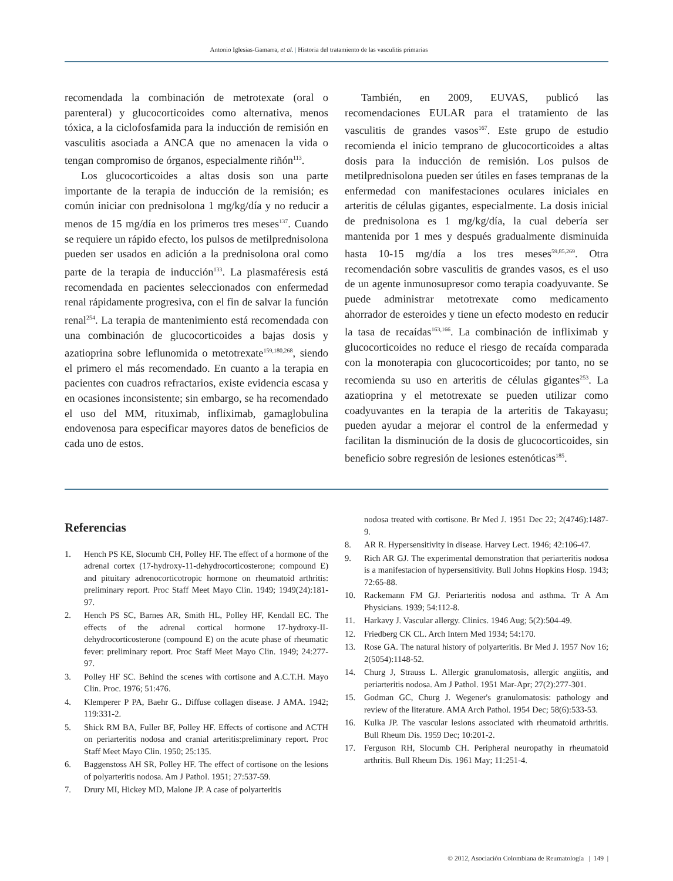Antonio Iglesias-Gamarra, et al. | Historia del tratamiento de las vasculitis primarias
recomendada la combinación de metrotexate (oral o parenteral) y glucocorticoides como alternativa, menos tóxica, a la ciclofosfamida para la inducción de remisión en vasculitis asociada a ANCA que no amenacen la vida o tengan compromiso de órganos, especialmente riñón<sup>113</sup>.
Los glucocorticoides a altas dosis son una parte importante de la terapia de inducción de la remisión; es común iniciar con prednisolona 1 mg/kg/día y no reducir a menos de 15 mg/día en los primeros tres meses<sup>137</sup>. Cuando se requiere un rápido efecto, los pulsos de metilprednisolona pueden ser usados en adición a la prednisolona oral como parte de la terapia de inducción<sup>133</sup>. La plasmaféresis está recomendada en pacientes seleccionados con enfermedad renal rápidamente progresiva, con el fin de salvar la función renal<sup>254</sup>. La terapia de mantenimiento está recomendada con una combinación de glucocorticoides a bajas dosis y azatioprina sobre leflunomida o metotrexate<sup>159,180,268</sup>, siendo el primero el más recomendado. En cuanto a la terapia en pacientes con cuadros refractarios, existe evidencia escasa y en ocasiones inconsistente; sin embargo, se ha recomendado el uso del MM, rituximab, infliximab, gamaglobulina endovenosa para especificar mayores datos de beneficios de cada uno de estos.
También, en 2009, EUVAS, publicó las recomendaciones EULAR para el tratamiento de las vasculitis de grandes vasos<sup>167</sup>. Este grupo de estudio recomienda el inicio temprano de glucocorticoides a altas dosis para la inducción de remisión. Los pulsos de metilprednisolona pueden ser útiles en fases tempranas de la enfermedad con manifestaciones oculares iniciales en arteritis de células gigantes, especialmente. La dosis inicial de prednisolona es 1 mg/kg/día, la cual debería ser mantenida por 1 mes y después gradualmente disminuida hasta 10-15 mg/día a los tres meses<sup>59,85,269</sup>. Otra recomendación sobre vasculitis de grandes vasos, es el uso de un agente inmunosupresor como terapia coadyuvante. Se puede administrar metotrexate como medicamento ahorrador de esteroides y tiene un efecto modesto en reducir la tasa de recaídas<sup>163,166</sup>. La combinación de infliximab y glucocorticoides no reduce el riesgo de recaída comparada con la monoterapia con glucocorticoides; por tanto, no se recomienda su uso en arteritis de células gigantes<sup>253</sup>. La azatioprina y el metotrexate se pueden utilizar como coadyuvantes en la terapia de la arteritis de Takayasu; pueden ayudar a mejorar el control de la enfermedad y facilitan la disminución de la dosis de glucocorticoides, sin beneficio sobre regresión de lesiones estenóticas<sup>185</sup>.
Referencias
1. Hench PS KE, Slocumb CH, Polley HF. The effect of a hormone of the adrenal cortex (17-hydroxy-11-dehydrocorticosterone; compound E) and pituitary adrenocorticotropic hormone on rheumatoid arthritis: preliminary report. Proc Staff Meet Mayo Clin. 1949; 1949(24):181-97.
2. Hench PS SC, Barnes AR, Smith HL, Polley HF, Kendall EC. The effects of the adrenal cortical hormone 17-hydroxy-II-dehydrocorticosterone (compound E) on the acute phase of rheumatic fever: preliminary report. Proc Staff Meet Mayo Clin. 1949; 24:277-97.
3. Polley HF SC. Behind the scenes with cortisone and A.C.T.H. Mayo Clin. Proc. 1976; 51:476.
4. Klemperer P PA, Baehr G.. Diffuse collagen disease. J AMA. 1942; 119:331-2.
5. Shick RM BA, Fuller BF, Polley HF. Effects of cortisone and ACTH on periarteritis nodosa and cranial arteritis:preliminary report. Proc Staff Meet Mayo Clin. 1950; 25:135.
6. Baggenstoss AH SR, Polley HF. The effect of cortisone on the lesions of polyarteritis nodosa. Am J Pathol. 1951; 27:537-59.
7. Drury MI, Hickey MD, Malone JP. A case of polyarteritis
nodosa treated with cortisone. Br Med J. 1951 Dec 22; 2(4746):1487-9.
8. AR R. Hypersensitivity in disease. Harvey Lect. 1946; 42:106-47.
9. Rich AR GJ. The experimental demonstration that periarteritis nodosa is a manifestacion of hypersensitivity. Bull Johns Hopkins Hosp. 1943; 72:65-88.
10. Rackemann FM GJ. Periarteritis nodosa and asthma. Tr A Am Physicians. 1939; 54:112-8.
11. Harkavy J. Vascular allergy. Clinics. 1946 Aug; 5(2):504-49.
12. Friedberg CK CL. Arch Intern Med 1934; 54:170.
13. Rose GA. The natural history of polyarteritis. Br Med J. 1957 Nov 16; 2(5054):1148-52.
14. Churg J, Strauss L. Allergic granulomatosis, allergic angiitis, and periarteritis nodosa. Am J Pathol. 1951 Mar-Apr; 27(2):277-301.
15. Godman GC, Churg J. Wegener's granulomatosis: pathology and review of the literature. AMA Arch Pathol. 1954 Dec; 58(6):533-53.
16. Kulka JP. The vascular lesions associated with rheumatoid arthritis. Bull Rheum Dis. 1959 Dec; 10:201-2.
17. Ferguson RH, Slocumb CH. Peripheral neuropathy in rheumatoid arthritis. Bull Rheum Dis. 1961 May; 11:251-4.
© 2012, Asociación Colombiana de Reumatología | 149 |